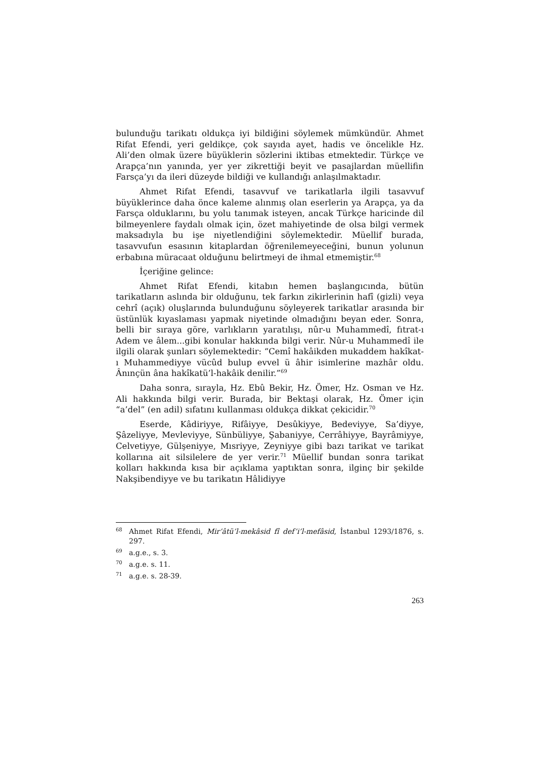bulunduğu tarikatı oldukça iyi bildiğini söylemek mümkündür. Ahmet Rifat Efendi, yeri geldikçe, çok sayıda ayet, hadis ve öncelikle Hz. Ali’den olmak üzere büyüklerin sözlerini iktibas etmektedir. Türkçe ve Arapça’nın yanında, yer yer zikrettiği beyit ve pasajlardan müellifin Farsça’yı da ileri düzeyde bildiği ve kullandığı anlaşılmaktadır.
Ahmet Rifat Efendi, tasavvuf ve tarikatlarla ilgili tasavvuf büyüklerince daha önce kaleme alınmış olan eserlerin ya Arapça, ya da Farsça olduklarını, bu yolu tanımak isteyen, ancak Türkçe haricinde dil bilmeyenlere faydalı olmak için, özet mahiyetinde de olsa bilgi vermek maksadıyla bu işe niyetlendiğini söylemektedir. Müellif burada, tasavvufun esasının kitaplardan öğrenilemeyeceğini, bunun yolunun erbabına müracaat olduğunu belirtmeyi de ihmal etmemiştir.<sup>68</sup>
İçeriğine gelince:
Ahmet Rifat Efendi, kitabın hemen başlangıcında, bütün tarikatların aslında bir olduğunu, tek farkın zikirlerinin hafî (gizli) veya cehrî (açık) oluşlarında bulunduğunu söyleyerek tarikatlar arasında bir üstünlük kıyaslaması yapmak niyetinde olmadığını beyan eder. Sonra, belli bir sıraya göre, varlıkların yaratılışı, nûr-u Muhammedî, fıtrat-ı Adem ve âlem...gibi konular hakkında bilgi verir. Nûr-u Muhammedî ile ilgili olarak şunları söylemektedir: “Cemî hakâikden mukaddem hakîkat-ı Muhammediyye vücûd bulup evvel ü âhir isimlerine mazhâr oldu. Ânınçün âna hakîkatü’l-hakâik denilir.”<sup>69</sup>
Daha sonra, sırayla, Hz. Ebû Bekir, Hz. Ömer, Hz. Osman ve Hz. Ali hakkında bilgi verir. Burada, bir Bektaşi olarak, Hz. Ömer için “a’del” (en adil) sıfatını kullanması oldukça dikkat çekicidir.<sup>70</sup>
Eserde, Kâdiriyye, Rifâiyye, Desûkiyye, Bedeviyye, Sa’diyye, Şâzeliyye, Mevleviyye, Sünbüliyye, Şabaniyye, Cerrâhiyye, Bayrâmiyye, Celvetiyye, Gülşeniyye, Mısriyye, Zeyniyye gibi bazı tarikat ve tarikat kollarına ait silsilelere de yer verir.<sup>71</sup> Müellif bundan sonra tarikat kolları hakkında kısa bir açıklama yaptıktan sonra, ilginç bir şekilde Nakşibendiyye ve bu tarikatın Hâlidiyye
<sup>68</sup> Ahmet Rifat Efendi, Mir’âtü’l-mekâsid fî def’i’l-mefâsid, İstanbul 1293/1876, s. 297.
<sup>69</sup> a.g.e., s. 3.
<sup>70</sup> a.g.e. s. 11.
<sup>71</sup> a.g.e. s. 28-39.
263